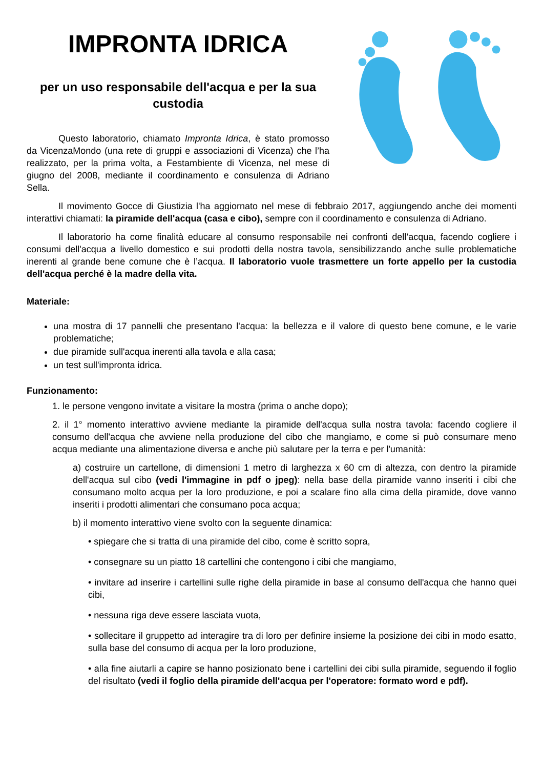IMPRONTA IDRICA
per un uso responsabile dell'acqua e per la sua custodia
Questo laboratorio, chiamato Impronta Idrica, è stato promosso da VicenzaMondo (una rete di gruppi e associazioni di Vicenza) che l’ha realizzato, per la prima volta, a Festambiente di Vicenza, nel mese di giugno del 2008, mediante il coordinamento e consulenza di Adriano Sella.
Il movimento Gocce di Giustizia l'ha aggiornato nel mese di febbraio 2017, aggiungendo anche dei momenti interattivi chiamati: la piramide dell'acqua (casa e cibo), sempre con il coordinamento e consulenza di Adriano.
Il laboratorio ha come finalità educare al consumo responsabile nei confronti dell’acqua, facendo cogliere i consumi dell'acqua a livello domestico e sui prodotti della nostra tavola, sensibilizzando anche sulle problematiche inerenti al grande bene comune che è l’acqua. Il laboratorio vuole trasmettere un forte appello per la custodia dell'acqua perché è la madre della vita.
Materiale:
una mostra di 17 pannelli che presentano l'acqua: la bellezza e il valore di questo bene comune, e le varie problematiche;
due piramide sull'acqua inerenti alla tavola e alla casa;
un test sull'impronta idrica.
Funzionamento:
1. le persone vengono invitate a visitare la mostra (prima o anche dopo);
2. il 1° momento interattivo avviene mediante la piramide dell'acqua sulla nostra tavola: facendo cogliere il consumo dell'acqua che avviene nella produzione del cibo che mangiamo, e come si può consumare meno acqua mediante una alimentazione diversa e anche più salutare per la terra e per l'umanità:
a) costruire un cartellone, di dimensioni 1 metro di larghezza x 60 cm di altezza, con dentro la piramide dell'acqua sul cibo (vedi l'immagine in pdf o jpeg): nella base della piramide vanno inseriti i cibi che consumano molto acqua per la loro produzione, e poi a scalare fino alla cima della piramide, dove vanno inseriti i prodotti alimentari che consumano poca acqua;
b) il momento interattivo viene svolto con la seguente dinamica:
• spiegare che si tratta di una piramide del cibo, come è scritto sopra,
• consegnare su un piatto 18 cartellini che contengono i cibi che mangiamo,
• invitare ad inserire i cartellini sulle righe della piramide in base al consumo dell'acqua che hanno quei cibi,
• nessuna riga deve essere lasciata vuota,
• sollecitare il gruppetto ad interagire tra di loro per definire insieme la posizione dei cibi in modo esatto, sulla base del consumo di acqua per la loro produzione,
• alla fine aiutarli a capire se hanno posizionato bene i cartellini dei cibi sulla piramide, seguendo il foglio del risultato (vedi il foglio della piramide dell'acqua per l'operatore: formato word e pdf).